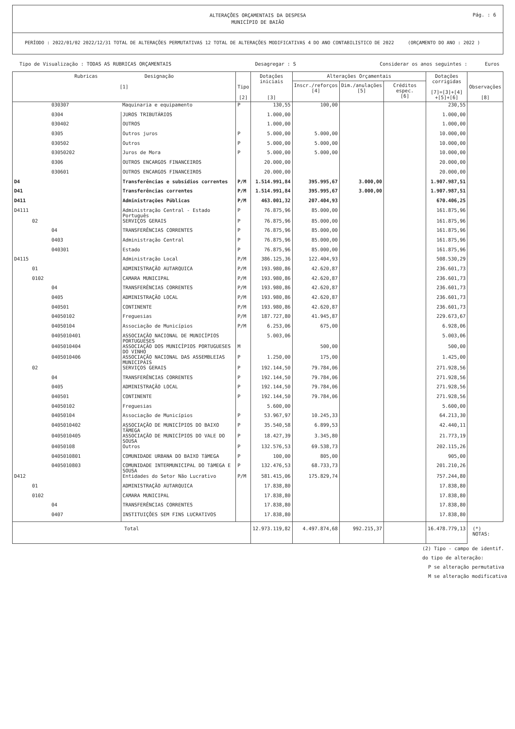Pág. : 6
ALTERAÇÕES ORÇAMENTAIS DA DESPESA
MUNICÍPIO DE BAIÃO
PERÍODO : 2022/01/02 2022/12/31 TOTAL DE ALTERAÇÕES PERMUTATIVAS 12 TOTAL DE ALTERAÇÕES MODIFICATIVAS 4 DO ANO CONTABILISTICO DE 2022 (ORÇAMENTO DO ANO : 2022 )
Tipo de Visualização : TODAS AS RUBRICAS ORÇAMENTAIS Desagregar : S Considerar os anos seguintes : Euros
| Rubricas Designação [1] | | Tipo [2] | Dotações iniciais [3] | Alterações Orçamentais | | | Dotações corrigidas [7]=[3]+[4] +[5]+[6] | Observações [8] |
| --- | --- | --- | --- | --- | --- | --- | --- | --- |
| | | | | Inscr./reforços [4] | Dim./anulações [5] | Créditos espec. [6] | | |
| 030307 | Maquinaria e equipamento | P | 130,55 | 100,00 | | | 230,55 | |
| 0304 | JUROS TRIBUTÁRIOS | | 1.000,00 | | | | 1.000,00 | |
| 030402 | OUTROS | | 1.000,00 | | | | 1.000,00 | |
| 0305 | Outros juros | P | 5.000,00 | 5.000,00 | | | 10.000,00 | |
| 030502 | Outros | P | 5.000,00 | 5.000,00 | | | 10.000,00 | |
| 03050202 | Juros de Mora | P | 5.000,00 | 5.000,00 | | | 10.000,00 | |
| 0306 | OUTROS ENCARGOS FINANCEIROS | | 20.000,00 | | | | 20.000,00 | |
| 030601 | OUTROS ENCARGOS FINANCEIROS | | 20.000,00 | | | | 20.000,00 | |
| D4 | Transferências e subsídios correntes | P/M | 1.514.991,84 | 395.995,67 | 3.000,00 | | 1.907.987,51 | |
| D41 | Transferências correntes | P/M | 1.514.991,84 | 395.995,67 | 3.000,00 | | 1.907.987,51 | |
| D411 | Administrações Públicas | P/M | 463.001,32 | 207.404,93 | | | 670.406,25 | |
| D4111 | Administração Central - Estado Português | P | 76.875,96 | 85.000,00 | | | 161.875,96 | |
| 02 | SERVIÇOS GERAIS | P | 76.875,96 | 85.000,00 | | | 161.875,96 | |
| 04 | TRANSFERÊNCIAS CORRENTES | P | 76.875,96 | 85.000,00 | | | 161.875,96 | |
| 0403 | Administração Central | P | 76.875,96 | 85.000,00 | | | 161.875,96 | |
| 040301 | Estado | P | 76.875,96 | 85.000,00 | | | 161.875,96 | |
| D4115 | Administração Local | P/M | 386.125,36 | 122.404,93 | | | 508.530,29 | |
| 01 | ADMINISTRAÇÃO AUTARQUICA | P/M | 193.980,86 | 42.620,87 | | | 236.601,73 | |
| 0102 | CAMARA MUNICIPAL | P/M | 193.980,86 | 42.620,87 | | | 236.601,73 | |
| 04 | TRANSFERÊNCIAS CORRENTES | P/M | 193.980,86 | 42.620,87 | | | 236.601,73 | |
| 0405 | ADMINISTRAÇÃO LOCAL | P/M | 193.980,86 | 42.620,87 | | | 236.601,73 | |
| 040501 | CONTINENTE | P/M | 193.980,86 | 42.620,87 | | | 236.601,73 | |
| 04050102 | Freguesias | P/M | 187.727,80 | 41.945,87 | | | 229.673,67 | |
| 04050104 | Associação de Municípios | P/M | 6.253,06 | 675,00 | | | 6.928,06 | |
| 0405010401 | ASSOCIAÇÃO NACIONAL DE MUNICÍPIOS PORTUGUESES | | 5.003,06 | | | | 5.003,06 | |
| 0405010404 | ASSOCIAÇÃO DOS MUNICÍPIOS PORTUGUESES DO VINHO | M | | 500,00 | | | 500,00 | |
| 0405010406 | ASSOCIAÇÃO NACIONAL DAS ASSEMBLEIAS MUNICIPAIS | P | 1.250,00 | 175,00 | | | 1.425,00 | |
| 02 | SERVIÇOS GERAIS | P | 192.144,50 | 79.784,06 | | | 271.928,56 | |
| 04 | TRANSFERÊNCIAS CORRENTES | P | 192.144,50 | 79.784,06 | | | 271.928,56 | |
| 0405 | ADMINISTRAÇÃO LOCAL | P | 192.144,50 | 79.784,06 | | | 271.928,56 | |
| 040501 | CONTINENTE | P | 192.144,50 | 79.784,06 | | | 271.928,56 | |
| 04050102 | Freguesias | | 5.600,00 | | | | 5.600,00 | |
| 04050104 | Associação de Municípios | P | 53.967,97 | 10.245,33 | | | 64.213,30 | |
| 0405010402 | ASSOCIAÇÃO DE MUNICÍPIOS DO BAIXO TÂMEGA | P | 35.540,58 | 6.899,53 | | | 42.440,11 | |
| 0405010405 | ASSOCIAÇÃO DE MUNICÍPIOS DO VALE DO SOUSA | P | 18.427,39 | 3.345,80 | | | 21.773,19 | |
| 04050108 | Outros | P | 132.576,53 | 69.538,73 | | | 202.115,26 | |
| 0405010801 | COMUNIDADE URBANA DO BAIXO TâMEGA | P | 100,00 | 805,00 | | | 905,00 | |
| 0405010803 | COMUNIDADE INTERMUNICIPAL DO TâMEGA E SOUSA | P | 132.476,53 | 68.733,73 | | | 201.210,26 | |
| D412 | Entidades do Setor Não Lucrativo | P/M | 581.415,06 | 175.829,74 | | | 757.244,80 | |
| 01 | ADMINISTRAÇÃO AUTARQUICA | | 17.838,80 | | | | 17.838,80 | |
| 0102 | CAMARA MUNICIPAL | | 17.838,80 | | | | 17.838,80 | |
| 04 | TRANSFERÊNCIAS CORRENTES | | 17.838,80 | | | | 17.838,80 | |
| 0407 | INSTITUIÇÕES SEM FINS LUCRATIVOS | | 17.838,80 | | | | 17.838,80 | |
| Total | | | 12.973.119,82 | 4.497.874,68 | 992.215,37 | | 16.478.779,13 | (*) NOTAS: |
(2) Tipo - campo de identif.
do tipo de alteração:
P se alteração permutativa
M se alteração modificativa